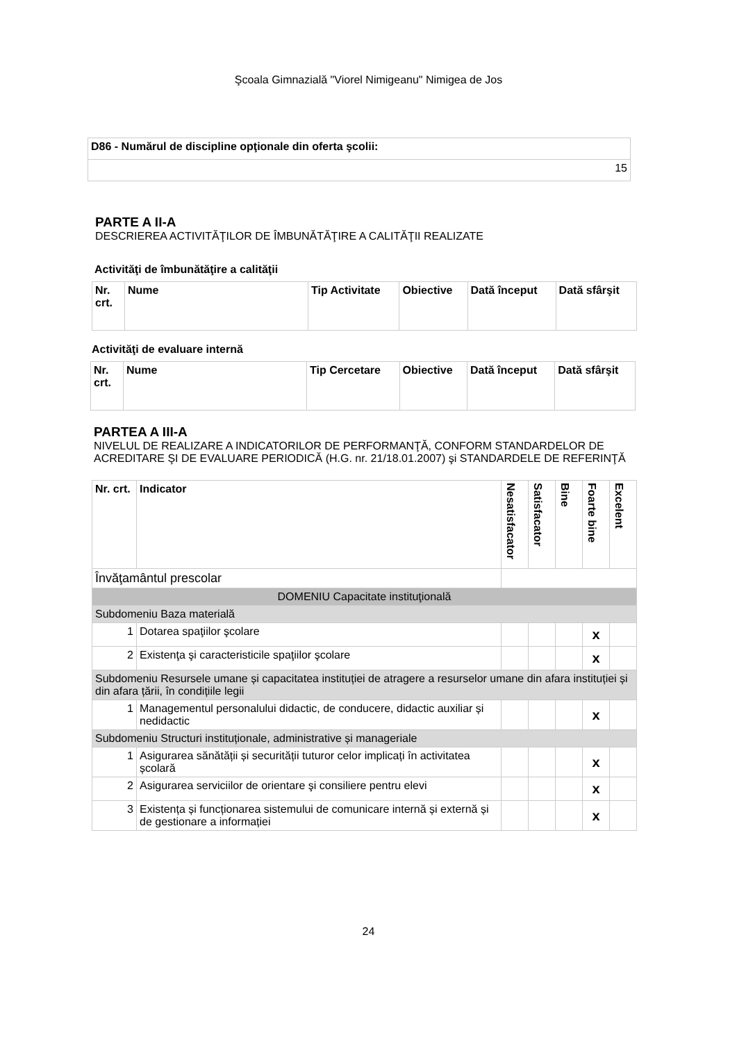Şcoala Gimnazială "Viorel Nimigeanu" Nimigea de Jos
| D86 - Numărul de discipline opţionale din oferta şcolii: |
| --- |
| 15 |
PARTE A II-A
DESCRIEREA ACTIVITĂŢILOR DE ÎMBUNĂTĂŢIRE A CALITĂŢII REALIZATE
Activităţi de îmbunătăţire a calităţii
| Nr. crt. | Nume | Tip Activitate | Obiective | Dată început | Dată sfârşit |
| --- | --- | --- | --- | --- | --- |
Activităţi de evaluare internă
| Nr. crt. | Nume | Tip Cercetare | Obiective | Dată început | Dată sfârşit |
| --- | --- | --- | --- | --- | --- |
PARTEA A III-A
NIVELUL DE REALIZARE A INDICATORILOR DE PERFORMANŢĂ, CONFORM STANDARDELOR DE ACREDITARE ŞI DE EVALUARE PERIODICĂ (H.G. nr. 21/18.01.2007) şi STANDARDELE DE REFERINŢĂ
| Nr. crt. | Indicator | Nesatisfacator | Satisfacator | Bine | Foarte bine | Excelent |
| --- | --- | --- | --- | --- | --- | --- |
| Învăţamântul prescolar | | | | | | |
| DOMENIU Capacitate instituţională | | | | | | |
| Subdomeniu Baza materială | | | | | | |
| 1 | Dotarea spaţiilor şcolare | | | | x | |
| 2 | Existenţa şi caracteristicile spaţiilor şcolare | | | | x | |
| Subdomeniu Resursele umane și capacitatea instituției de atragere a resurselor umane din afara instituției și din afara țării, în condițiile legii | | | | | | |
| 1 | Managementul personalului didactic, de conducere, didactic auxiliar și nedidactic | | | | x | |
| Subdomeniu Structuri instituționale, administrative și manageriale | | | | | | |
| 1 | Asigurarea sănătății și securității tuturor celor implicați în activitatea școlară | | | | x | |
| 2 | Asigurarea serviciilor de orientare şi consiliere pentru elevi | | | | x | |
| 3 | Existența și funcționarea sistemului de comunicare internă și externă și de gestionare a informației | | | | x | |
24